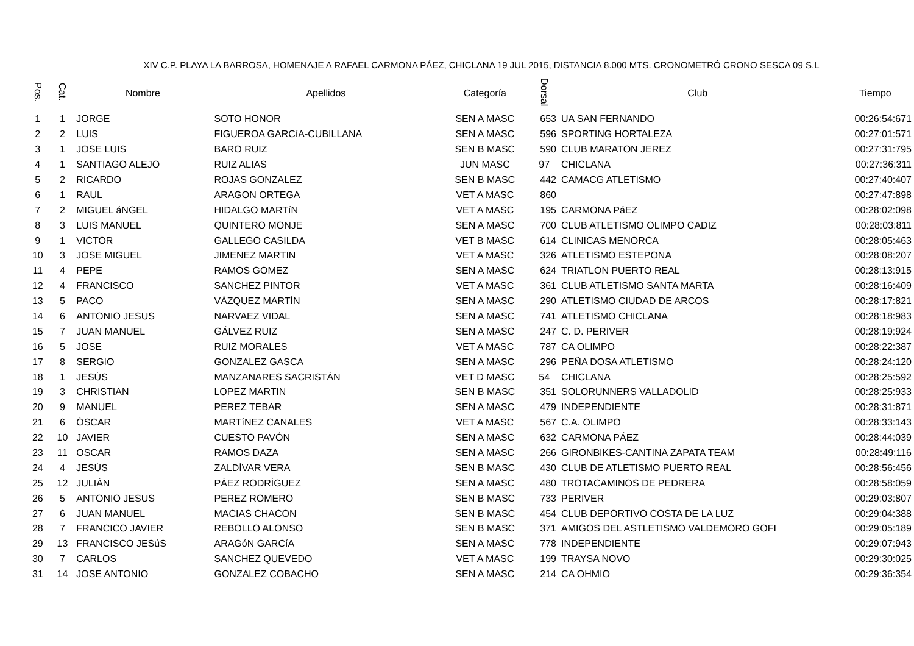XIV C.P. PLAYA LA BARROSA, HOMENAJE A RAFAEL CARMONA PÁEZ, CHICLANA 19 JUL 2015, DISTANCIA 8.000 MTS. CRONOMETRÓ CRONO SESCA 09 S.L
| Pos. | Cat. | Nombre | Apellidos | Categoría | Dorsal | Club | Tiempo |
| --- | --- | --- | --- | --- | --- | --- | --- |
| 1 | 1 | JORGE | SOTO HONOR | SEN A MASC | 653 | UA SAN FERNANDO | 00:26:54:671 |
| 2 | 2 | LUIS | FIGUEROA GARCíA-CUBILLANA | SEN A MASC | 596 | SPORTING HORTALEZA | 00:27:01:571 |
| 3 | 1 | JOSE LUIS | BARO RUIZ | SEN B MASC | 590 | CLUB MARATON JEREZ | 00:27:31:795 |
| 4 | 1 | SANTIAGO ALEJO | RUIZ ALIAS | JUN MASC | 97 | CHICLANA | 00:27:36:311 |
| 5 | 2 | RICARDO | ROJAS GONZALEZ | SEN B MASC | 442 | CAMACG ATLETISMO | 00:27:40:407 |
| 6 | 1 | RAUL | ARAGON ORTEGA | VET A MASC | 860 | | 00:27:47:898 |
| 7 | 2 | MIGUEL áNGEL | HIDALGO MARTíN | VET A MASC | 195 | CARMONA PáEZ | 00:28:02:098 |
| 8 | 3 | LUIS MANUEL | QUINTERO MONJE | SEN A MASC | 700 | CLUB ATLETISMO OLIMPO CADIZ | 00:28:03:811 |
| 9 | 1 | VICTOR | GALLEGO CASILDA | VET B MASC | 614 | CLINICAS MENORCA | 00:28:05:463 |
| 10 | 3 | JOSE MIGUEL | JIMENEZ MARTIN | VET A MASC | 326 | ATLETISMO ESTEPONA | 00:28:08:207 |
| 11 | 4 | PEPE | RAMOS GOMEZ | SEN A MASC | 624 | TRIATLON PUERTO REAL | 00:28:13:915 |
| 12 | 4 | FRANCISCO | SANCHEZ PINTOR | VET A MASC | 361 | CLUB ATLETISMO SANTA MARTA | 00:28:16:409 |
| 13 | 5 | PACO | VÁZQUEZ MARTÍN | SEN A MASC | 290 | ATLETISMO CIUDAD DE ARCOS | 00:28:17:821 |
| 14 | 6 | ANTONIO JESUS | NARVAEZ VIDAL | SEN A MASC | 741 | ATLETISMO CHICLANA | 00:28:18:983 |
| 15 | 7 | JUAN MANUEL | GÁLVEZ RUIZ | SEN A MASC | 247 | C. D. PERIVER | 00:28:19:924 |
| 16 | 5 | JOSE | RUIZ MORALES | VET A MASC | 787 | CA OLIMPO | 00:28:22:387 |
| 17 | 8 | SERGIO | GONZALEZ GASCA | SEN A MASC | 296 | PEÑA DOSA ATLETISMO | 00:28:24:120 |
| 18 | 1 | JESÚS | MANZANARES SACRISTÁN | VET D MASC | 54 | CHICLANA | 00:28:25:592 |
| 19 | 3 | CHRISTIAN | LOPEZ MARTIN | SEN B MASC | 351 | SOLORUNNERS VALLADOLID | 00:28:25:933 |
| 20 | 9 | MANUEL | PEREZ TEBAR | SEN A MASC | 479 | INDEPENDIENTE | 00:28:31:871 |
| 21 | 6 | ÓSCAR | MARTíNEZ CANALES | VET A MASC | 567 | C.A. OLIMPO | 00:28:33:143 |
| 22 | 10 | JAVIER | CUESTO PAVÓN | SEN A MASC | 632 | CARMONA PÁEZ | 00:28:44:039 |
| 23 | 11 | OSCAR | RAMOS DAZA | SEN A MASC | 266 | GIRONBIKES-CANTINA ZAPATA TEAM | 00:28:49:116 |
| 24 | 4 | JESÚS | ZALDÍVAR VERA | SEN B MASC | 430 | CLUB DE ATLETISMO PUERTO REAL | 00:28:56:456 |
| 25 | 12 | JULIÁN | PÁEZ RODRÍGUEZ | SEN A MASC | 480 | TROTACAMINOS DE PEDRERA | 00:28:58:059 |
| 26 | 5 | ANTONIO JESUS | PEREZ ROMERO | SEN B MASC | 733 | PERIVER | 00:29:03:807 |
| 27 | 6 | JUAN MANUEL | MACIAS CHACON | SEN B MASC | 454 | CLUB DEPORTIVO COSTA DE LA LUZ | 00:29:04:388 |
| 28 | 7 | FRANCICO JAVIER | REBOLLO ALONSO | SEN B MASC | 371 | AMIGOS DEL ASTLETISMO VALDEMORO GOFI | 00:29:05:189 |
| 29 | 13 | FRANCISCO JESúS | ARAGóN GARCíA | SEN A MASC | 778 | INDEPENDIENTE | 00:29:07:943 |
| 30 | 7 | CARLOS | SANCHEZ QUEVEDO | VET A MASC | 199 | TRAYSA NOVO | 00:29:30:025 |
| 31 | 14 | JOSE ANTONIO | GONZALEZ COBACHO | SEN A MASC | 214 | CA OHMIO | 00:29:36:354 |